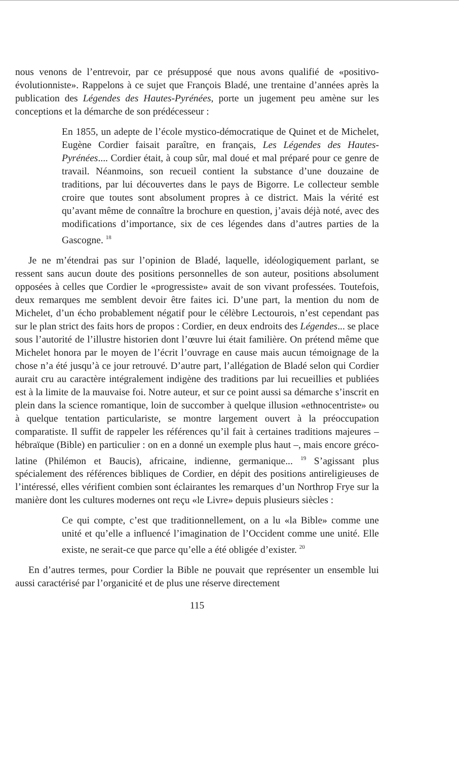nous venons de l’entrevoir, par ce présupposé que nous avons qualifié de «positivo-évolutionniste». Rappelons à ce sujet que François Bladé, une trentaine d’années après la publication des Légendes des Hautes-Pyrénées, porte un jugement peu amène sur les conceptions et la démarche de son prédécesseur :
En 1855, un adepte de l’école mystico-démocratique de Quinet et de Michelet, Eugène Cordier faisait paraître, en français, Les Légendes des Hautes-Pyrénées.... Cordier était, à coup sûr, mal doué et mal préparé pour ce genre de travail. Néanmoins, son recueil contient la substance d’une douzaine de traditions, par lui découvertes dans le pays de Bigorre. Le collecteur semble croire que toutes sont absolument propres à ce district. Mais la vérité est qu’avant même de connaître la brochure en question, j’avais déjà noté, avec des modifications d’importance, six de ces légendes dans d’autres parties de la Gascogne. <sup>18</sup>
Je ne m’étendrai pas sur l’opinion de Bladé, laquelle, idéologiquement parlant, se ressent sans aucun doute des positions personnelles de son auteur, positions absolument opposées à celles que Cordier le «progressiste» avait de son vivant professées. Toutefois, deux remarques me semblent devoir être faites ici. D’une part, la mention du nom de Michelet, d’un écho probablement négatif pour le célèbre Lectourois, n’est cependant pas sur le plan strict des faits hors de propos : Cordier, en deux endroits des Légendes... se place sous l’autorité de l’illustre historien dont l’œuvre lui était familière. On prétend même que Michelet honora par le moyen de l’écrit l’ouvrage en cause mais aucun témoignage de la chose n’a été jusqu’à ce jour retrouvé. D’autre part, l’allégation de Bladé selon qui Cordier aurait cru au caractère intégralement indigène des traditions par lui recueillies et publiées est à la limite de la mauvaise foi. Notre auteur, et sur ce point aussi sa démarche s’inscrit en plein dans la science romantique, loin de succomber à quelque illusion «ethnocentriste» ou à quelque tentation particulariste, se montre largement ouvert à la préoccupation comparatiste. Il suffit de rappeler les références qu’il fait à certaines traditions majeures – hébraïque (Bible) en particulier : on en a donné un exemple plus haut –, mais encore gréco-latine (Philémon et Baucis), africaine, indienne, germanique... <sup>19</sup> S’agissant plus spécialement des références bibliques de Cordier, en dépit des positions antireligieuses de l’intéressé, elles vérifient combien sont éclairantes les remarques d’un Northrop Frye sur la manière dont les cultures modernes ont reçu «le Livre» depuis plusieurs siècles :
Ce qui compte, c’est que traditionnellement, on a lu «la Bible» comme une unité et qu’elle a influencé l’imagination de l’Occident comme une unité. Elle existe, ne serait-ce que parce qu’elle a été obligée d’exister. <sup>20</sup>
En d’autres termes, pour Cordier la Bible ne pouvait que représenter un ensemble lui aussi caractérisé par l’organicité et de plus une réserve directement
115